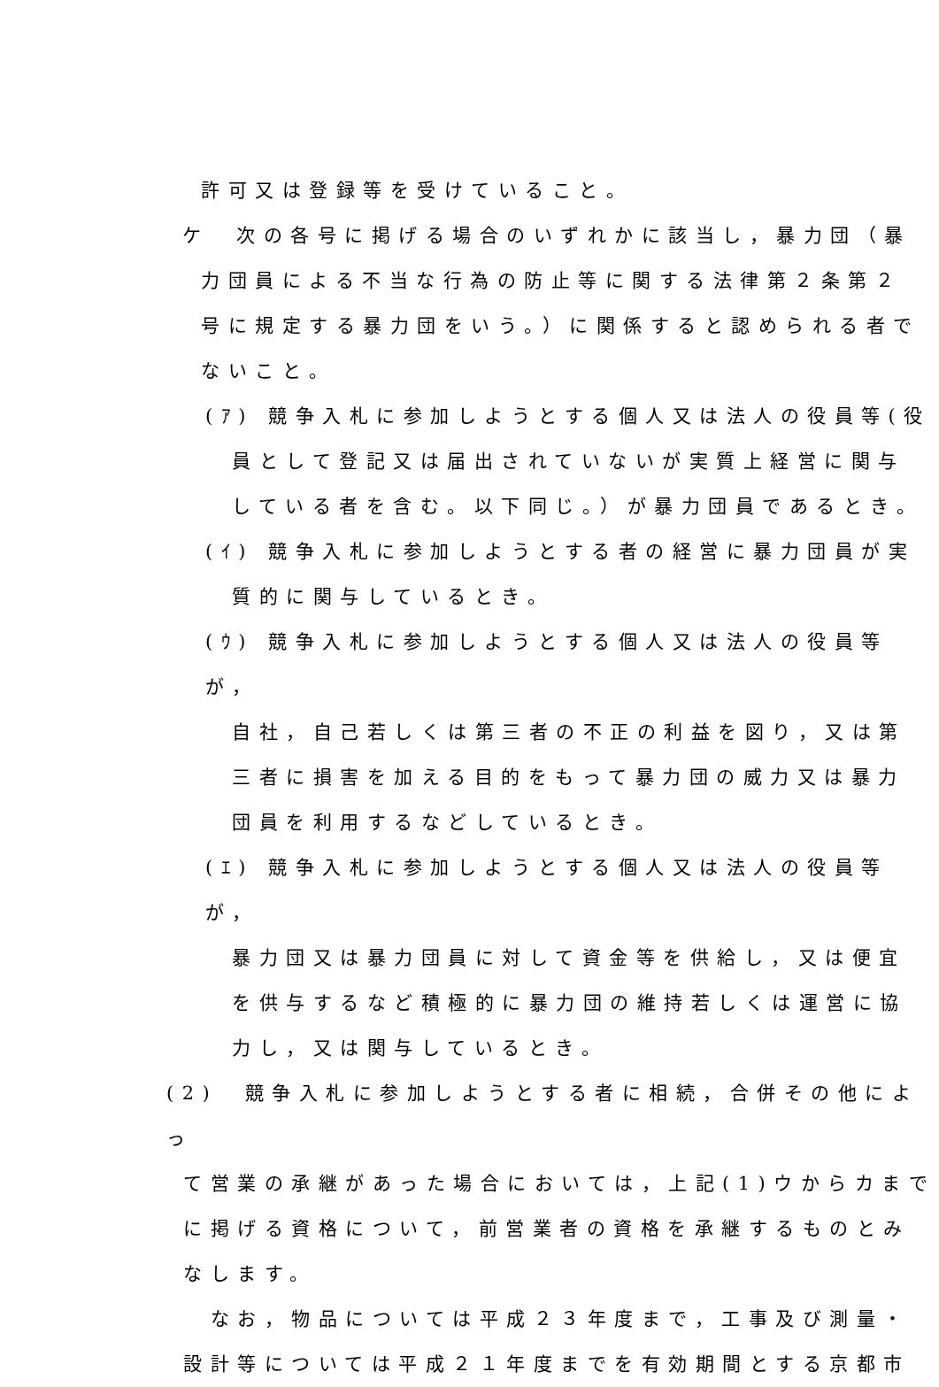許可又は登録等を受けていること。
ケ　次の各号に掲げる場合のいずれかに該当し，暴力団（暴
力団員による不当な行為の防止等に関する法律第２条第２
号に規定する暴力団をいう。）に関係すると認められる者で
ないこと。
(ｱ) 競争入札に参加しようとする個人又は法人の役員等(役
員として登記又は届出されていないが実質上経営に関与
している者を含む。以下同じ。）が暴力団員であるとき。
(ｲ) 競争入札に参加しようとする者の経営に暴力団員が実
質的に関与しているとき。
(ｳ) 競争入札に参加しようとする個人又は法人の役員等が，
自社，自己若しくは第三者の不正の利益を図り，又は第
三者に損害を加える目的をもって暴力団の威力又は暴力
団員を利用するなどしているとき。
(ｴ) 競争入札に参加しようとする個人又は法人の役員等が，
暴力団又は暴力団員に対して資金等を供給し，又は便宜
を供与するなど積極的に暴力団の維持若しくは運営に協
力し，又は関与しているとき。
(2)　競争入札に参加しようとする者に相続，合併その他によっ
て営業の承継があった場合においては，上記(1)ウからカまで
に掲げる資格について，前営業者の資格を承継するものとみ
なします。
　なお，物品については平成２３年度まで，工事及び測量・
設計等については平成２１年度までを有効期間とする京都市